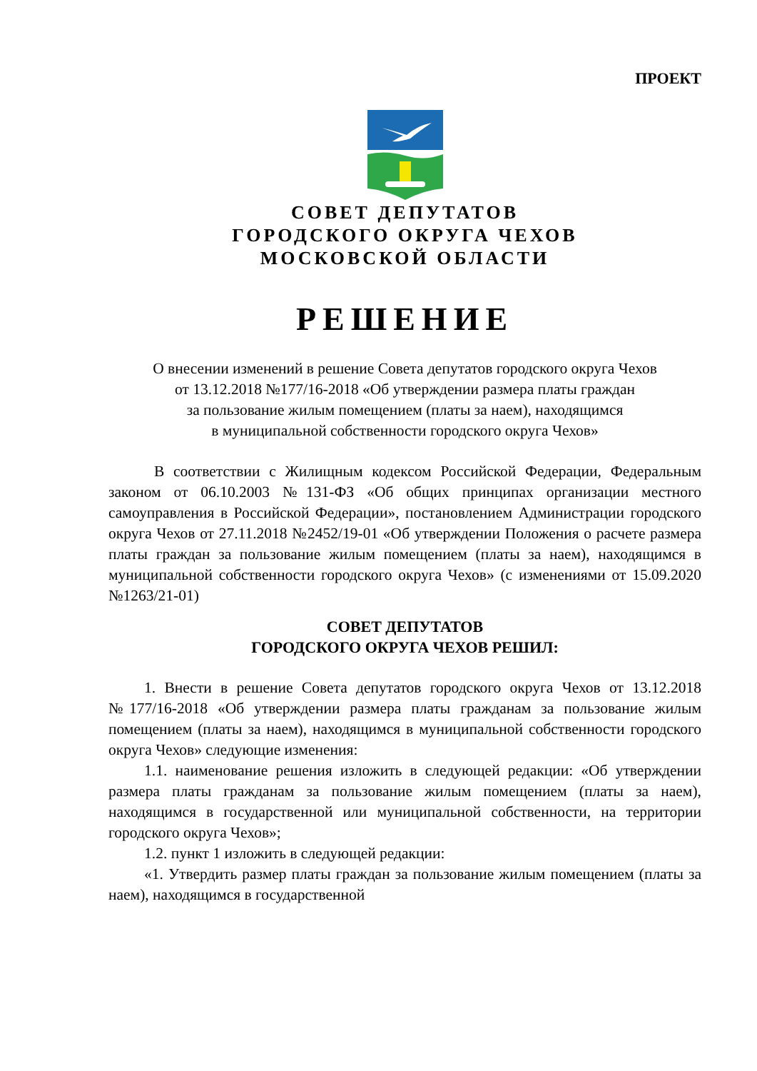ПРОЕКТ
СОВЕТ ДЕПУТАТОВ
ГОРОДСКОГО ОКРУГА ЧЕХОВ
МОСКОВСКОЙ ОБЛАСТИ
РЕШЕНИЕ
О внесении изменений в решение Совета депутатов городского округа Чехов
от 13.12.2018 №177/16-2018 «Об утверждении размера платы граждан
за пользование жилым помещением (платы за наем), находящимся
в муниципальной собственности городского округа Чехов»
В соответствии с Жилищным кодексом Российской Федерации, Федеральным законом от 06.10.2003 №131-ФЗ «Об общих принципах организации местного самоуправления в Российской Федерации», постановлением Администрации городского округа Чехов от 27.11.2018 №2452/19-01 «Об утверждении Положения о расчете размера платы граждан за пользование жилым помещением (платы за наем), находящимся в муниципальной собственности городского округа Чехов» (с изменениями от 15.09.2020 №1263/21-01)
СОВЕТ ДЕПУТАТОВ
ГОРОДСКОГО ОКРУГА ЧЕХОВ РЕШИЛ:
1. Внести в решение Совета депутатов городского округа Чехов от 13.12.2018 №177/16-2018 «Об утверждении размера платы гражданам за пользование жилым помещением (платы за наем), находящимся в муниципальной собственности городского округа Чехов» следующие изменения:
1.1. наименование решения изложить в следующей редакции: «Об утверждении размера платы гражданам за пользование жилым помещением (платы за наем), находящимся в государственной или муниципальной собственности, на территории городского округа Чехов»;
1.2. пункт 1 изложить в следующей редакции:
«1. Утвердить размер платы граждан за пользование жилым помещением (платы за наем), находящимся в государственной